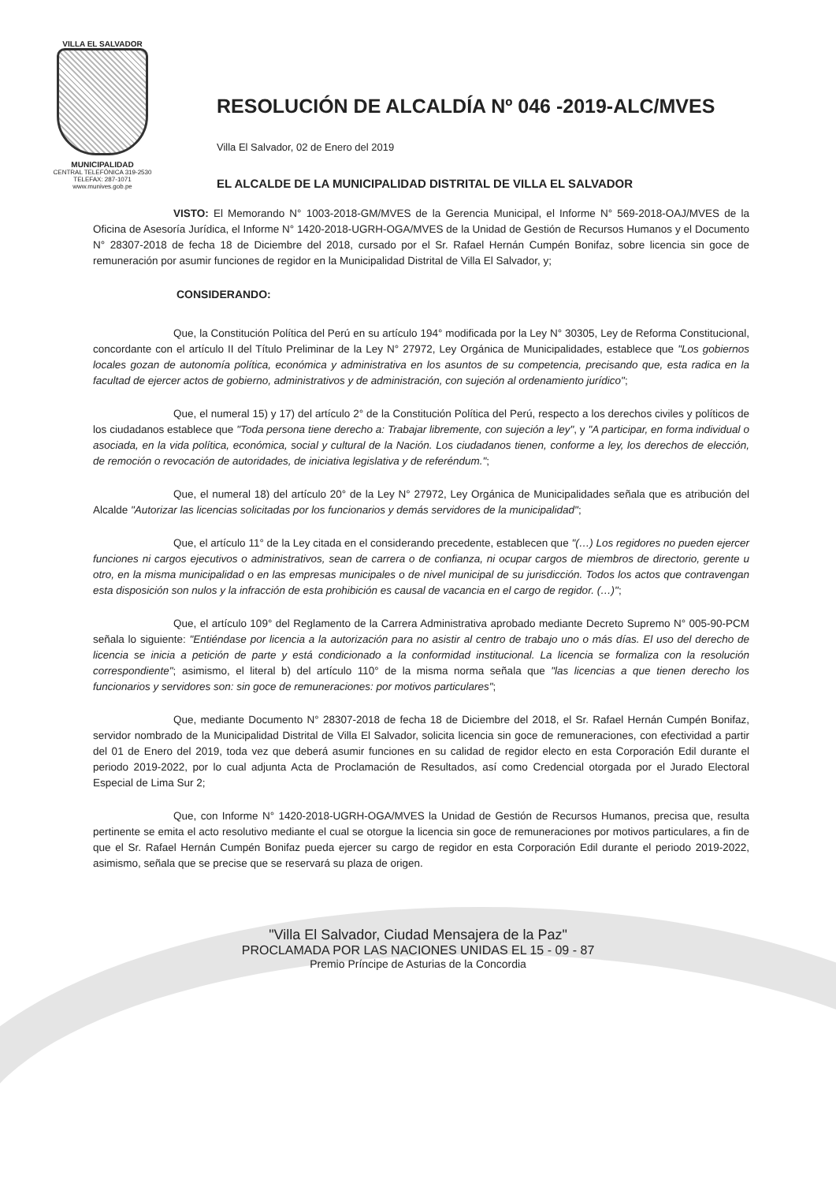VILLA EL SALVADOR
MUNICIPALIDAD
CENTRAL TELEFÓNICA 319-2530
TELEFAX: 287-1071
www.munives.gob.pe
RESOLUCIÓN DE ALCALDÍA Nº 046 -2019-ALC/MVES
Villa El Salvador, 02 de Enero del 2019
EL ALCALDE DE LA MUNICIPALIDAD DISTRITAL DE VILLA EL SALVADOR
VISTO: El Memorando N° 1003-2018-GM/MVES de la Gerencia Municipal, el Informe N° 569-2018-OAJ/MVES de la Oficina de Asesoría Jurídica, el Informe N° 1420-2018-UGRH-OGA/MVES de la Unidad de Gestión de Recursos Humanos y el Documento N° 28307-2018 de fecha 18 de Diciembre del 2018, cursado por el Sr. Rafael Hernán Cumpén Bonifaz, sobre licencia sin goce de remuneración por asumir funciones de regidor en la Municipalidad Distrital de Villa El Salvador, y;
CONSIDERANDO:
Que, la Constitución Política del Perú en su artículo 194° modificada por la Ley N° 30305, Ley de Reforma Constitucional, concordante con el artículo II del Título Preliminar de la Ley N° 27972, Ley Orgánica de Municipalidades, establece que "Los gobiernos locales gozan de autonomía política, económica y administrativa en los asuntos de su competencia, precisando que, esta radica en la facultad de ejercer actos de gobierno, administrativos y de administración, con sujeción al ordenamiento jurídico";
Que, el numeral 15) y 17) del artículo 2° de la Constitución Política del Perú, respecto a los derechos civiles y políticos de los ciudadanos establece que "Toda persona tiene derecho a: Trabajar libremente, con sujeción a ley", y "A participar, en forma individual o asociada, en la vida política, económica, social y cultural de la Nación. Los ciudadanos tienen, conforme a ley, los derechos de elección, de remoción o revocación de autoridades, de iniciativa legislativa y de referéndum.";
Que, el numeral 18) del artículo 20° de la Ley N° 27972, Ley Orgánica de Municipalidades señala que es atribución del Alcalde "Autorizar las licencias solicitadas por los funcionarios y demás servidores de la municipalidad";
Que, el artículo 11° de la Ley citada en el considerando precedente, establecen que "(…) Los regidores no pueden ejercer funciones ni cargos ejecutivos o administrativos, sean de carrera o de confianza, ni ocupar cargos de miembros de directorio, gerente u otro, en la misma municipalidad o en las empresas municipales o de nivel municipal de su jurisdicción. Todos los actos que contravengan esta disposición son nulos y la infracción de esta prohibición es causal de vacancia en el cargo de regidor. (…)";
Que, el artículo 109° del Reglamento de la Carrera Administrativa aprobado mediante Decreto Supremo N° 005-90-PCM señala lo siguiente: "Entiéndase por licencia a la autorización para no asistir al centro de trabajo uno o más días. El uso del derecho de licencia se inicia a petición de parte y está condicionado a la conformidad institucional. La licencia se formaliza con la resolución correspondiente"; asimismo, el literal b) del artículo 110° de la misma norma señala que "las licencias a que tienen derecho los funcionarios y servidores son: sin goce de remuneraciones: por motivos particulares";
Que, mediante Documento N° 28307-2018 de fecha 18 de Diciembre del 2018, el Sr. Rafael Hernán Cumpén Bonifaz, servidor nombrado de la Municipalidad Distrital de Villa El Salvador, solicita licencia sin goce de remuneraciones, con efectividad a partir del 01 de Enero del 2019, toda vez que deberá asumir funciones en su calidad de regidor electo en esta Corporación Edil durante el periodo 2019-2022, por lo cual adjunta Acta de Proclamación de Resultados, así como Credencial otorgada por el Jurado Electoral Especial de Lima Sur 2;
Que, con Informe N° 1420-2018-UGRH-OGA/MVES la Unidad de Gestión de Recursos Humanos, precisa que, resulta pertinente se emita el acto resolutivo mediante el cual se otorgue la licencia sin goce de remuneraciones por motivos particulares, a fin de que el Sr. Rafael Hernán Cumpén Bonifaz pueda ejercer su cargo de regidor en esta Corporación Edil durante el periodo 2019-2022, asimismo, señala que se precise que se reservará su plaza de origen.
"Villa El Salvador, Ciudad Mensajera de la Paz"
PROCLAMADA POR LAS NACIONES UNIDAS EL 15 - 09 - 87
Premio Príncipe de Asturias de la Concordia